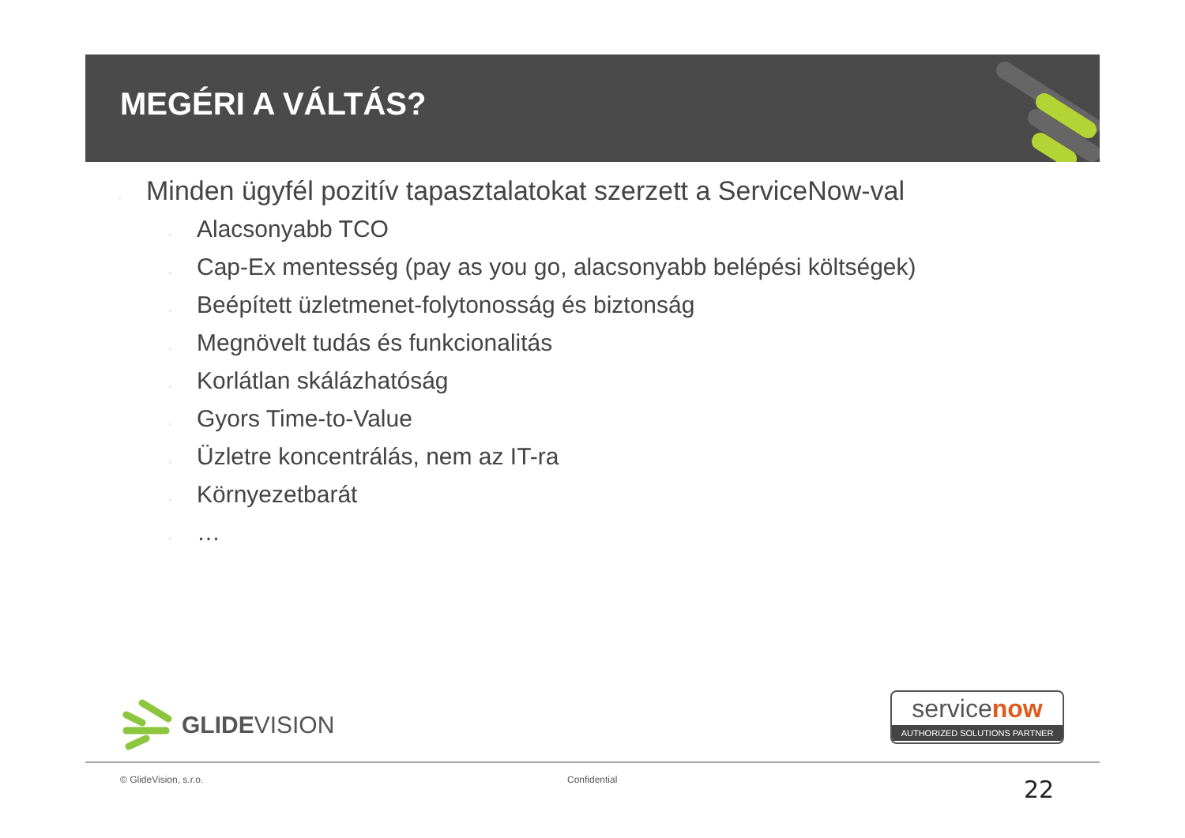MEGÉRI A VÁLTÁS?
▫ Minden ügyfél pozitív tapasztalatokat szerzett a ServiceNow-val
▫ Alacsonyabb TCO
▫ Cap-Ex mentesség (pay as you go, alacsonyabb belépési költségek)
▫ Beépített üzletmenet-folytonosság és biztonság
▫ Megnövelt tudás és funkcionalitás
▫ Korlátlan skálázhatóság
▫ Gyors Time-to-Value
▫ Üzletre koncentrálás, nem az IT-ra
▫ Környezetbarát
▫ …
GLIDEVISION
servicenow
AUTHORIZED SOLUTIONS PARTNER
© GlideVision, s.r.o. Confidential 22